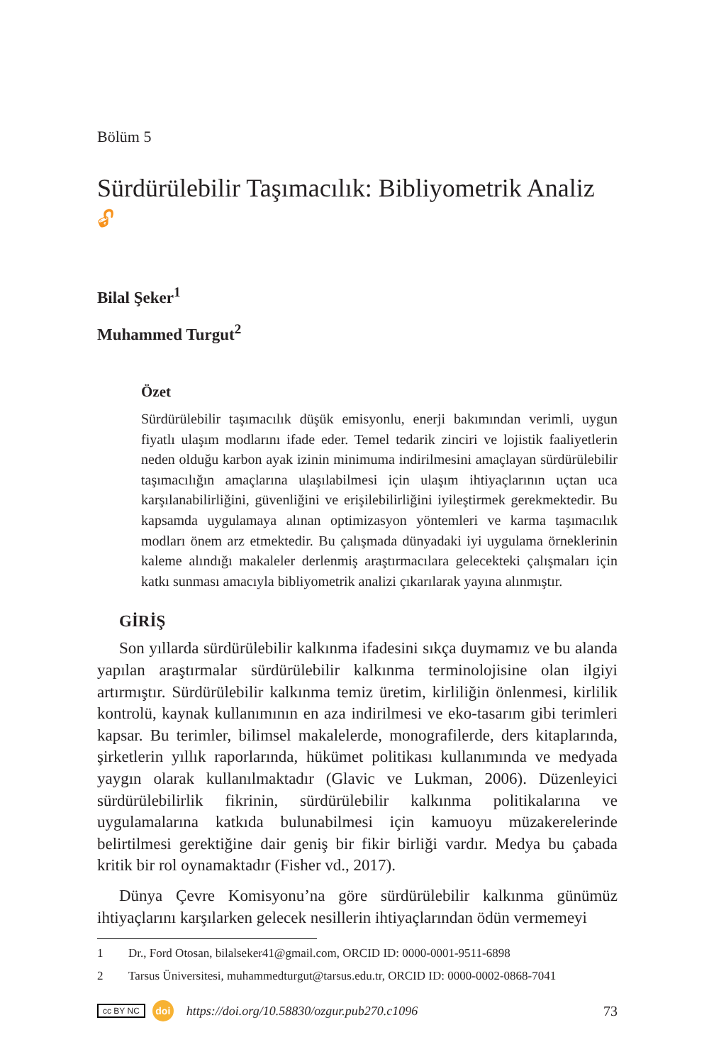Bölüm 5
Sürdürülebilir Taşımacılık: Bibliyometrik Analiz 🔓︎
Bilal Şeker<sup>1</sup>
Muhammed Turgut<sup>2</sup>
Özet
Sürdürülebilir taşımacılık düşük emisyonlu, enerji bakımından verimli, uygun fiyatlı ulaşım modlarını ifade eder. Temel tedarik zinciri ve lojistik faaliyetlerin neden olduğu karbon ayak izinin minimuma indirilmesini amaçlayan sürdürülebilir taşımacılığın amaçlarına ulaşılabilmesi için ulaşım ihtiyaçlarının uçtan uca karşılanabilirliğini, güvenliğini ve erişilebilirliğini iyileştirmek gerekmektedir. Bu kapsamda uygulamaya alınan optimizasyon yöntemleri ve karma taşımacılık modları önem arz etmektedir. Bu çalışmada dünyadaki iyi uygulama örneklerinin kaleme alındığı makaleler derlenmiş araştırmacılara gelecekteki çalışmaları için katkı sunması amacıyla bibliyometrik analizi çıkarılarak yayına alınmıştır.
GİRİŞ
Son yıllarda sürdürülebilir kalkınma ifadesini sıkça duymamız ve bu alanda yapılan araştırmalar sürdürülebilir kalkınma terminolojisine olan ilgiyi artırmıştır. Sürdürülebilir kalkınma temiz üretim, kirliliğin önlenmesi, kirlilik kontrolü, kaynak kullanımının en aza indirilmesi ve eko-tasarım gibi terimleri kapsar. Bu terimler, bilimsel makalelerde, monografilerde, ders kitaplarında, şirketlerin yıllık raporlarında, hükümet politikası kullanımında ve medyada yaygın olarak kullanılmaktadır (Glavic ve Lukman, 2006). Düzenleyici sürdürülebilirlik fikrinin, sürdürülebilir kalkınma politikalarına ve uygulamalarına katkıda bulunabilmesi için kamuoyu müzakerelerinde belirtilmesi gerektiğine dair geniş bir fikir birliği vardır. Medya bu çabada kritik bir rol oynamaktadır (Fisher vd., 2017).
Dünya Çevre Komisyonu’na göre sürdürülebilir kalkınma günümüz ihtiyaçlarını karşılarken gelecek nesillerin ihtiyaçlarından ödün vermemeyi
1 Dr., Ford Otosan, bilalseker41@gmail.com, ORCID ID: 0000-0001-9511-6898
2 Tarsus Üniversitesi, muhammedturgut@tarsus.edu.tr, ORCID ID: 0000-0002-0868-7041
cc BY NC doi https://doi.org/10.58830/ozgur.pub270.c1096 73